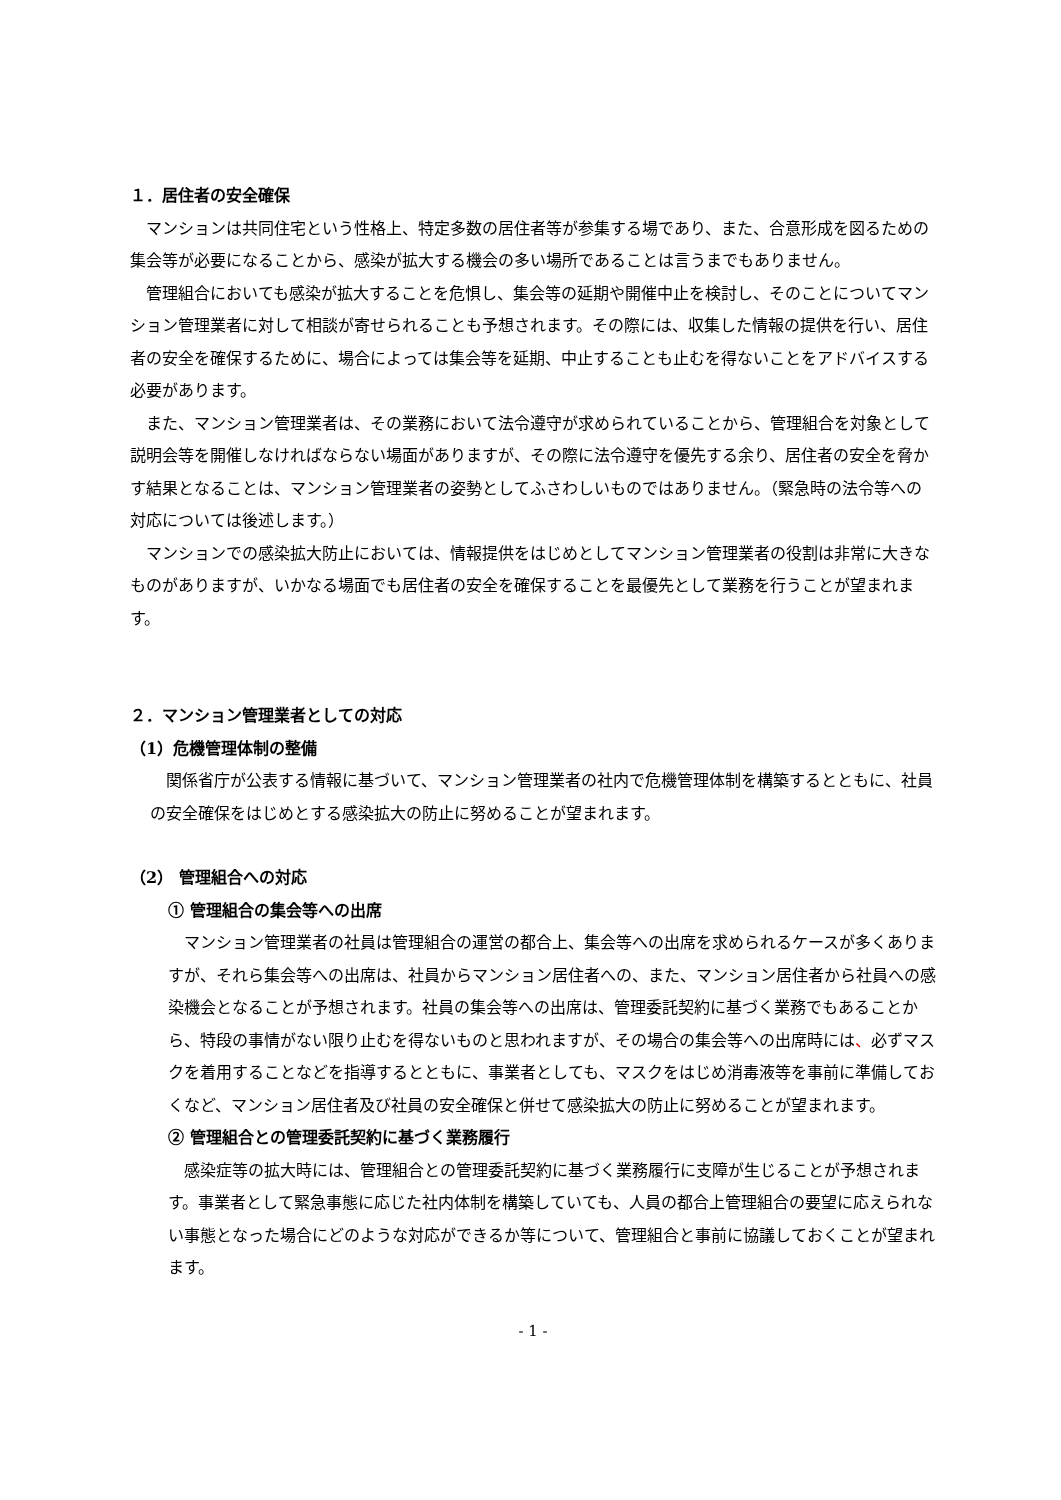１．居住者の安全確保
マンションは共同住宅という性格上、特定多数の居住者等が参集する場であり、また、合意形成を図るための集会等が必要になることから、感染が拡大する機会の多い場所であることは言うまでもありません。
管理組合においても感染が拡大することを危惧し、集会等の延期や開催中止を検討し、そのことについてマンション管理業者に対して相談が寄せられることも予想されます。その際には、収集した情報の提供を行い、居住者の安全を確保するために、場合によっては集会等を延期、中止することも止むを得ないことをアドバイスする必要があります。
また、マンション管理業者は、その業務において法令遵守が求められていることから、管理組合を対象として説明会等を開催しなければならない場面がありますが、その際に法令遵守を優先する余り、居住者の安全を脅かす結果となることは、マンション管理業者の姿勢としてふさわしいものではありません。（緊急時の法令等への対応については後述します。）
マンションでの感染拡大防止においては、情報提供をはじめとしてマンション管理業者の役割は非常に大きなものがありますが、いかなる場面でも居住者の安全を確保することを最優先として業務を行うことが望まれます。
２．マンション管理業者としての対応
（1）危機管理体制の整備
関係省庁が公表する情報に基づいて、マンション管理業者の社内で危機管理体制を構築するとともに、社員の安全確保をはじめとする感染拡大の防止に努めることが望まれます。
（2） 管理組合への対応
① 管理組合の集会等への出席
マンション管理業者の社員は管理組合の運営の都合上、集会等への出席を求められるケースが多くありますが、それら集会等への出席は、社員からマンション居住者への、また、マンション居住者から社員への感染機会となることが予想されます。社員の集会等への出席は、管理委託契約に基づく業務でもあることから、特段の事情がない限り止むを得ないものと思われますが、その場合の集会等への出席時には、必ずマスクを着用することなどを指導するとともに、事業者としても、マスクをはじめ消毒液等を事前に準備しておくなど、マンション居住者及び社員の安全確保と併せて感染拡大の防止に努めることが望まれます。
② 管理組合との管理委託契約に基づく業務履行
感染症等の拡大時には、管理組合との管理委託契約に基づく業務履行に支障が生じることが予想されます。事業者として緊急事態に応じた社内体制を構築していても、人員の都合上管理組合の要望に応えられない事態となった場合にどのような対応ができるか等について、管理組合と事前に協議しておくことが望まれます。
- 1 -